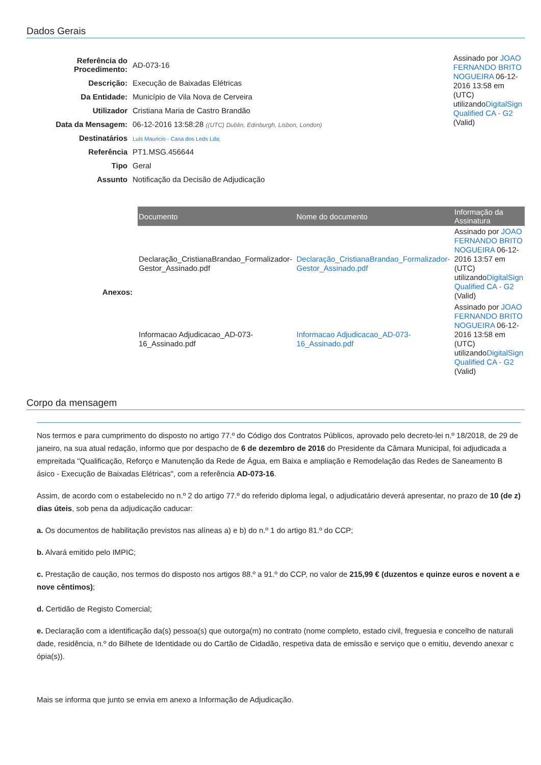Dados Gerais
| Referência do Procedimento: | AD-073-16 |
| Descrição: | Execução de Baixadas Elétricas |
| Da Entidade: | Município de Vila Nova de Cerveira |
| Utilizador | Cristiana Maria de Castro Brandão |
| Data da Mensagem: | 06-12-2016 13:58:28 ((UTC) Dublin, Edinburgh, Lisbon, London) |
| Destinatários | Luis Mauricio - Casa dos Leds Lda; |
| Referência | PT1.MSG.456644 |
| Tipo | Geral |
| Assunto | Notificação da Decisão de Adjudicação |
Assinado por JOAO FERNANDO BRITO NOGUEIRA 06-12-2016 13:58 em (UTC) utilizandoDigitalSign Qualified CA - G2 (Valid)
Anexos:
| Documento | Nome do documento | Informação da Assinatura |
| --- | --- | --- |
| Declaração_CristianaBrandao_Formalizador-Gestor_Assinado.pdf | Declaração_CristianaBrandao_Formalizador-Gestor_Assinado.pdf | Assinado por JOAO FERNANDO BRITO NOGUEIRA 06-12-2016 13:57 em (UTC) utilizando DigitalSign Qualified CA - G2 (Valid) |
| Informacao Adjudicacao_AD-073-16_Assinado.pdf | Informacao Adjudicacao_AD-073-16_Assinado.pdf | Assinado por JOAO FERNANDO BRITO NOGUEIRA 06-12-2016 13:58 em (UTC) utilizando DigitalSign Qualified CA - G2 (Valid) |
Corpo da mensagem
Nos termos e para cumprimento do disposto no artigo 77.º do Código dos Contratos Públicos, aprovado pelo decreto-lei n.º 18/2018, de 29 de janeiro, na sua atual redação, informo que por despacho de 6 de dezembro de 2016 do Presidente da Câmara Municipal, foi adjudicada a empreitada "Qualificação, Reforço e Manutenção da Rede de Água, em Baixa e ampliação e Remodelação das Redes de Saneamento B ásico - Execução de Baixadas Elétricas", com a referência AD-073-16.
Assim, de acordo com o estabelecido no n.º 2 do artigo 77.º do referido diploma legal, o adjudicatário deverá apresentar, no prazo de 10 (de z) dias úteis, sob pena da adjudicação caducar:
a. Os documentos de habilitação previstos nas alíneas a) e b) do n.º 1 do artigo 81.º do CCP;
b. Alvará emitido pelo IMPIC;
c. Prestação de caução, nos termos do disposto nos artigos 88.º a 91.º do CCP, no valor de 215,99 € (duzentos e quinze euros e novent a e nove cêntimos);
d. Certidão de Registo Comercial;
e. Declaração com a identificação da(s) pessoa(s) que outorga(m) no contrato (nome completo, estado civil, freguesia e concelho de naturali dade, residência, n.º do Bilhete de Identidade ou do Cartão de Cidadão, respetiva data de emissão e serviço que o emitiu, devendo anexar c ópia(s)).
Mais se informa que junto se envia em anexo a Informação de Adjudicação.